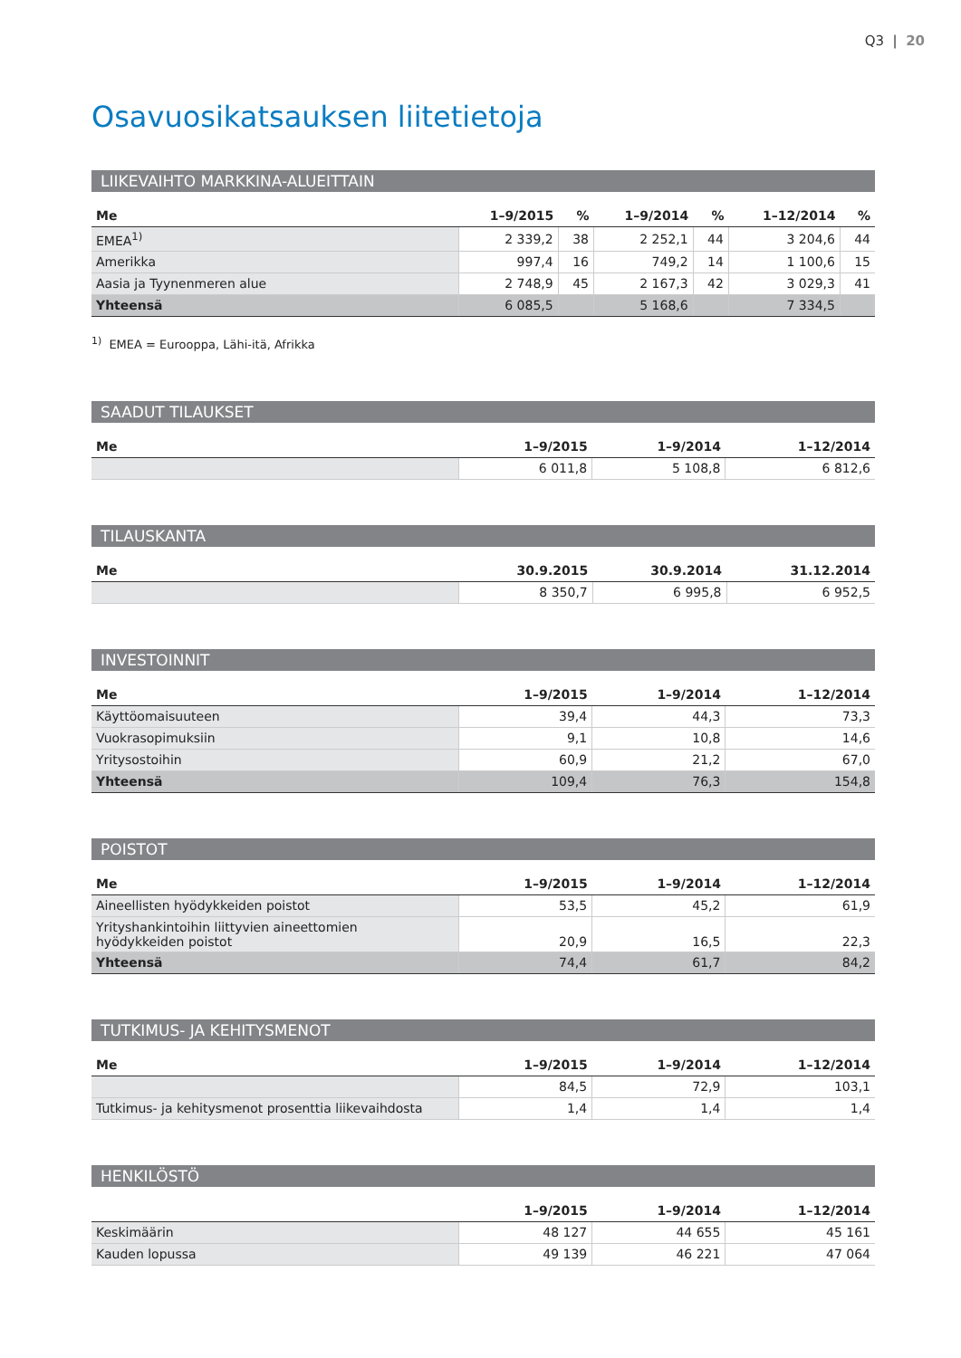Q3 | 20
Osavuosikatsauksen liitetietoja
LIIKEVAIHTO MARKKINA-ALUEITTAIN
| Me | 1–9/2015 | % | 1–9/2014 | % | 1–12/2014 | % |
| --- | --- | --- | --- | --- | --- | --- |
| EMEA<sup>1)</sup> | 2 339,2 | 38 | 2 252,1 | 44 | 3 204,6 | 44 |
| Amerikka | 997,4 | 16 | 749,2 | 14 | 1 100,6 | 15 |
| Aasia ja Tyynenmeren alue | 2 748,9 | 45 | 2 167,3 | 42 | 3 029,3 | 41 |
| Yhteensä | 6 085,5 | | 5 168,6 | | 7 334,5 | |
<sup>1)</sup> EMEA = Eurooppa, Lähi-itä, Afrikka
SAADUT TILAUKSET
| Me | 1–9/2015 | 1–9/2014 | 1–12/2014 |
| --- | --- | --- | --- |
| | 6 011,8 | 5 108,8 | 6 812,6 |
TILAUSKANTA
| Me | 30.9.2015 | 30.9.2014 | 31.12.2014 |
| --- | --- | --- | --- |
| | 8 350,7 | 6 995,8 | 6 952,5 |
INVESTOINNIT
| Me | 1–9/2015 | 1–9/2014 | 1–12/2014 |
| --- | --- | --- | --- |
| Käyttöomaisuuteen | 39,4 | 44,3 | 73,3 |
| Vuokrasopimuksiin | 9,1 | 10,8 | 14,6 |
| Yritysostoihin | 60,9 | 21,2 | 67,0 |
| Yhteensä | 109,4 | 76,3 | 154,8 |
POISTOT
| Me | 1–9/2015 | 1–9/2014 | 1–12/2014 |
| --- | --- | --- | --- |
| Aineellisten hyödykkeiden poistot | 53,5 | 45,2 | 61,9 |
| Yrityshankintoihin liittyvien aineettomien hyödykkeiden poistot | 20,9 | 16,5 | 22,3 |
| Yhteensä | 74,4 | 61,7 | 84,2 |
TUTKIMUS- JA KEHITYSMENOT
| Me | 1–9/2015 | 1–9/2014 | 1–12/2014 |
| --- | --- | --- | --- |
| | 84,5 | 72,9 | 103,1 |
| Tutkimus- ja kehitysmenot prosenttia liikevaihdosta | 1,4 | 1,4 | 1,4 |
HENKILÖSTÖ
| | 1–9/2015 | 1–9/2014 | 1–12/2014 |
| --- | --- | --- | --- |
| Keskimäärin | 48 127 | 44 655 | 45 161 |
| Kauden lopussa | 49 139 | 46 221 | 47 064 |